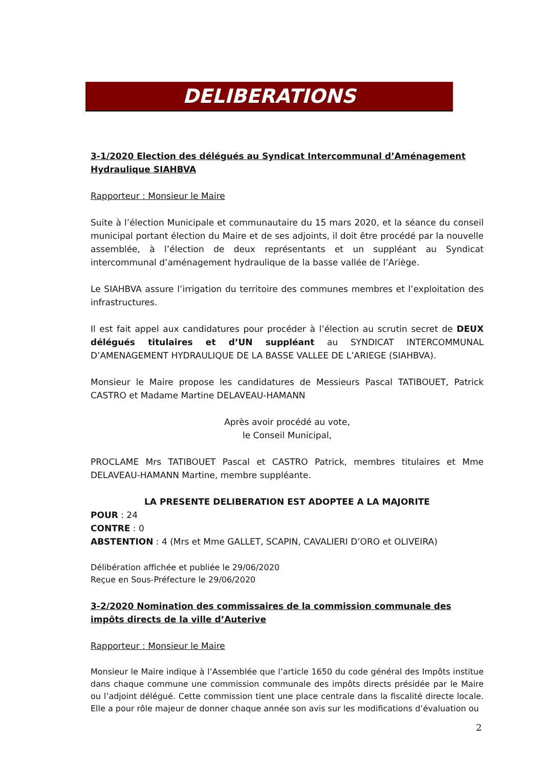DELIBERATIONS
3-1/2020 Election des délégués au Syndicat Intercommunal d’Aménagement Hydraulique SIAHBVA
Rapporteur : Monsieur le Maire
Suite à l’élection Municipale et communautaire du 15 mars 2020, et la séance du conseil municipal portant élection du Maire et de ses adjoints, il doit être procédé par la nouvelle assemblée, à l’élection de deux représentants et un suppléant au Syndicat intercommunal d’aménagement hydraulique de la basse vallée de l’Ariège.
Le SIAHBVA assure l’irrigation du territoire des communes membres et l’exploitation des infrastructures.
Il est fait appel aux candidatures pour procéder à l’élection au scrutin secret de DEUX délégués titulaires et d’UN suppléant au SYNDICAT INTERCOMMUNAL D’AMENAGEMENT HYDRAULIQUE DE LA BASSE VALLEE DE L’ARIEGE (SIAHBVA).
Monsieur le Maire propose les candidatures de Messieurs Pascal TATIBOUET, Patrick CASTRO et Madame Martine DELAVEAU-HAMANN
Après avoir procédé au vote,
le Conseil Municipal,
PROCLAME Mrs TATIBOUET Pascal et CASTRO Patrick, membres titulaires et Mme DELAVEAU-HAMANN Martine, membre suppléante.
LA PRESENTE DELIBERATION EST ADOPTEE A LA MAJORITE
POUR : 24
CONTRE : 0
ABSTENTION : 4 (Mrs et Mme GALLET, SCAPIN, CAVALIERI D’ORO et OLIVEIRA)
Délibération affichée et publiée le 29/06/2020
Reçue en Sous-Préfecture le 29/06/2020
3-2/2020 Nomination des commissaires de la commission communale des impôts directs de la ville d’Auterive
Rapporteur : Monsieur le Maire
Monsieur le Maire indique à l’Assemblée que l’article 1650 du code général des Impôts institue dans chaque commune une commission communale des impôts directs présidée par le Maire ou l’adjoint délégué. Cette commission tient une place centrale dans la fiscalité directe locale. Elle a pour rôle majeur de donner chaque année son avis sur les modifications d’évaluation ou
2